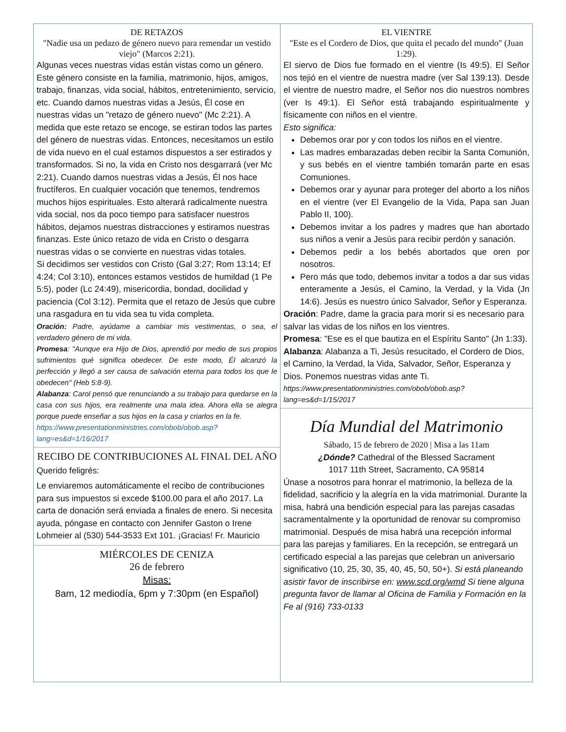DE RETAZOS
"Nadie usa un pedazo de género nuevo para remendar un vestido viejo" (Marcos 2:21).
Algunas veces nuestras vidas están vistas como un género. Este género consiste en la familia, matrimonio, hijos, amigos, trabajo, finanzas, vida social, hábitos, entretenimiento, servicio, etc. Cuando damos nuestras vidas a Jesús, Él cose en nuestras vidas un "retazo de género nuevo" (Mc 2:21). A medida que este retazo se encoge, se estiran todos las partes del género de nuestras vidas. Entonces, necesitamos un estilo de vida nuevo en el cual estamos dispuestos a ser estirados y transformados. Si no, la vida en Cristo nos desgarrará (ver Mc 2:21). Cuando damos nuestras vidas a Jesús, Él nos hace fructíferos. En cualquier vocación que tenemos, tendremos muchos hijos espirituales. Esto alterará radicalmente nuestra vida social, nos da poco tiempo para satisfacer nuestros hábitos, dejamos nuestras distracciones y estiramos nuestras finanzas. Este único retazo de vida en Cristo o desgarra nuestras vidas o se convierte en nuestras vidas totales.
Si decidimos ser vestidos con Cristo (Gal 3:27; Rom 13:14; Ef 4:24; Col 3:10), entonces estamos vestidos de humildad (1 Pe 5:5), poder (Lc 24:49), misericordia, bondad, docilidad y paciencia (Col 3:12). Permita que el retazo de Jesús que cubre una rasgadura en tu vida sea tu vida completa.
Oración: Padre, ayúdame a cambiar mis vestimentas, o sea, el verdadero género de mi vida.
Promesa: "Aunque era Hijo de Dios, aprendió por medio de sus propios sufrimientos qué significa obedecer. De este modo, Él alcanzó la perfección y llegó a ser causa de salvación eterna para todos los que le obedecen" (Heb 5:8-9).
Alabanza: Carol pensó que renunciando a su trabajo para quedarse en la casa con sus hijos, era realmente una mala idea. Ahora ella se alegra porque puede enseñar a sus hijos en la casa y criarlos en la fe.
https://www.presentationministries.com/obob/obob.asp?lang=es&d=1/16/2017
RECIBO DE CONTRIBUCIONES AL FINAL DEL AÑO
Querido feligrés:
Le enviaremos automáticamente el recibo de contribuciones para sus impuestos si excede $100.00 para el año 2017. La carta de donación será enviada a finales de enero. Si necesita ayuda, póngase en contacto con Jennifer Gaston o Irene Lohmeier al (530) 544-3533 Ext 101. ¡Gracias! Fr. Mauricio
MIÉRCOLES DE CENIZA
26 de febrero
Misas:
8am, 12 mediodía, 6pm y 7:30pm (en Español)
EL VIENTRE
"Este es el Cordero de Dios, que quita el pecado del mundo" (Juan 1:29).
El siervo de Dios fue formado en el vientre (Is 49:5). El Señor nos tejió en el vientre de nuestra madre (ver Sal 139:13). Desde el vientre de nuestro madre, el Señor nos dio nuestros nombres (ver Is 49:1). El Señor está trabajando espiritualmente y físicamente con niños en el vientre.
Esto significa:
Debemos orar por y con todos los niños en el vientre.
Las madres embarazadas deben recibir la Santa Comunión, y sus bebés en el vientre también tomarán parte en esas Comuniones.
Debemos orar y ayunar para proteger del aborto a los niños en el vientre (ver El Evangelio de la Vida, Papa san Juan Pablo II, 100).
Debemos invitar a los padres y madres que han abortado sus niños a venir a Jesús para recibir perdón y sanación.
Debemos pedir a los bebés abortados que oren por nosotros.
Pero más que todo, debemos invitar a todos a dar sus vidas enteramente a Jesús, el Camino, la Verdad, y la Vida (Jn 14:6). Jesús es nuestro único Salvador, Señor y Esperanza.
Oración: Padre, dame la gracia para morir si es necesario para salvar las vidas de los niños en los vientres.
Promesa: "Ese es el que bautiza en el Espíritu Santo" (Jn 1:33).
Alabanza: Alabanza a Ti, Jesús resucitado, el Cordero de Dios, el Camino, la Verdad, la Vida, Salvador, Señor, Esperanza y Dios. Ponemos nuestras vidas ante Ti.
https://www.presentationministries.com/obob/obob.asp?lang=es&d=1/15/2017
Día Mundial del Matrimonio
Sábado, 15 de febrero de 2020 | Misa a las 11am
¿Dónde? Cathedral of the Blessed Sacrament
1017 11th Street, Sacramento, CA 95814
Únase a nosotros para honrar el matrimonio, la belleza de la fidelidad, sacrificio y la alegría en la vida matrimonial. Durante la misa, habrá una bendición especial para las parejas casadas sacramentalmente y la oportunidad de renovar su compromiso matrimonial. Después de misa habrá una recepción informal para las parejas y familiares. En la recepción, se entregará un certificado especial a las parejas que celebran un aniversario significativo (10, 25, 30, 35, 40, 45, 50, 50+). Si está planeando asistir favor de inscribirse en: www.scd.org/wmd Si tiene alguna pregunta favor de llamar al Oficina de Familia y Formación en la Fe al (916) 733-0133